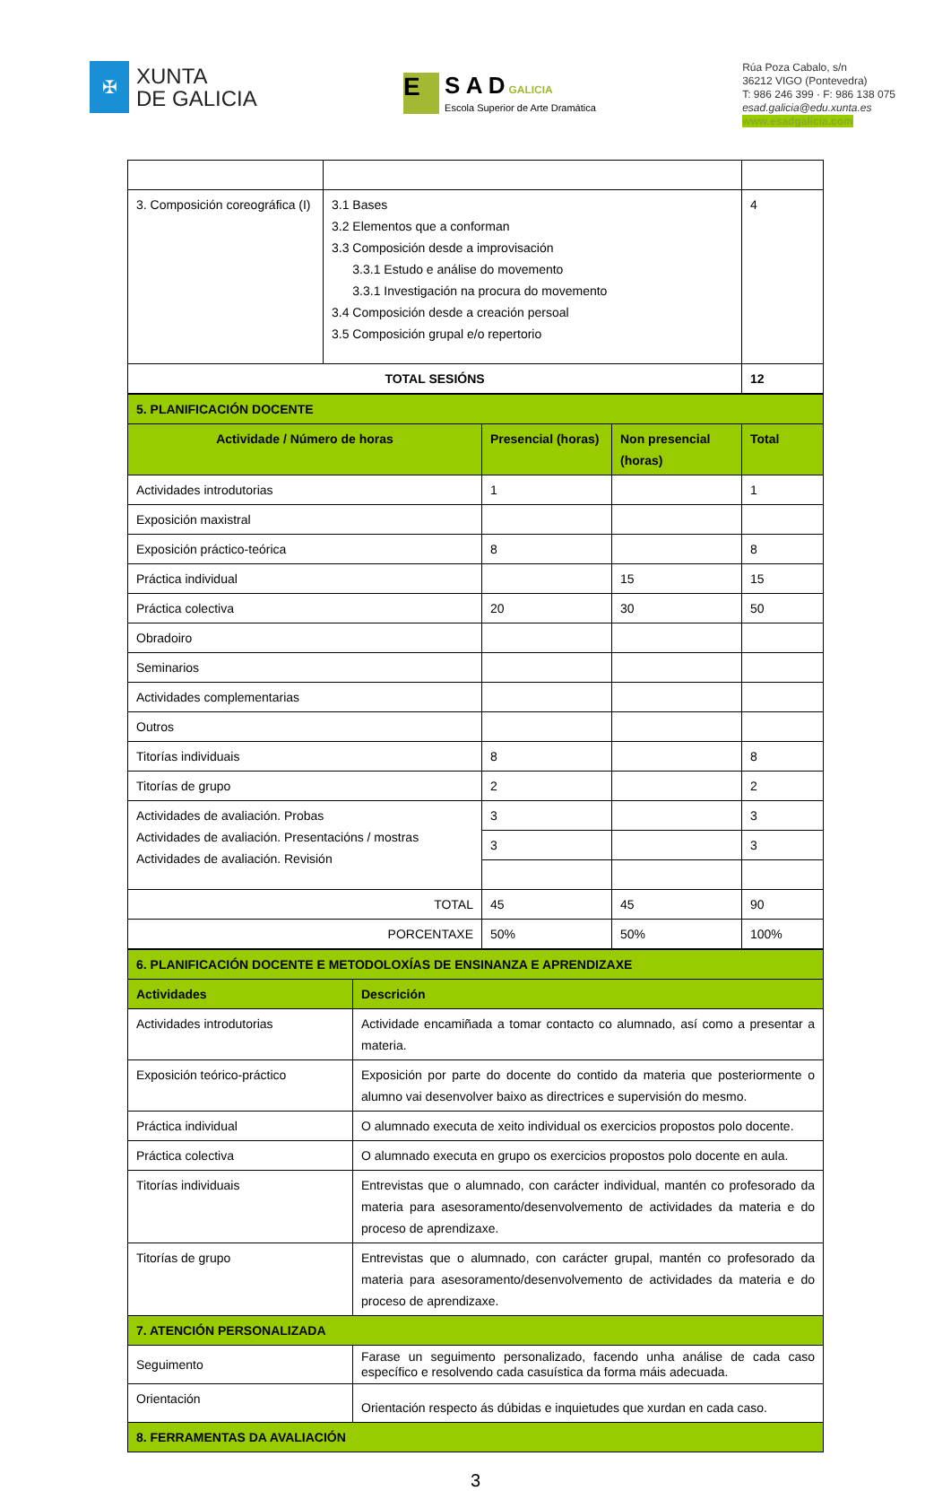✠
XUNTA
DE GALICIA
E
S A D GALICIA
Escola Superior de Arte Dramática
Rúa Poza Cabalo, s/n
36212 VIGO (Pontevedra)
T: 986 246 399 · F: 986 138 075
esad.galicia@edu.xunta.es
www.esadgalicia.com
| 3. Composición coreográfica (I) | 3.1 Bases 3.2 Elementos que a conforman 3.3 Composición desde a improvisación 3.3.1 Estudo e análise do movemento 3.3.1 Investigación na procura do movemento 3.4 Composición desde a creación persoal 3.5 Composición grupal e/o repertorio | 4 |
| TOTAL SESIÓNS | | 12 |
| 5. PLANIFICACIÓN DOCENTE | | | |
| Actividade / Número de horas | Presencial (horas) | Non presencial (horas) | Total |
| Actividades introdutorias | 1 | | 1 |
| Exposición maxistral | | | |
| Exposición práctico-teórica | 8 | | 8 |
| Práctica individual | | 15 | 15 |
| Práctica colectiva | 20 | 30 | 50 |
| Obradoiro | | | |
| Seminarios | | | |
| Actividades complementarias | | | |
| Outros | | | |
| Titorías individuais | 8 | | 8 |
| Titorías de grupo | 2 | | 2 |
| Actividades de avaliación. Probas Actividades de avaliación. Presentacións / mostras Actividades de avaliación. Revisión | 3 | | 3 |
| | 3 | | 3 |
| TOTAL | 45 | 45 | 90 |
| PORCENTAXE | 50% | 50% | 100% |
| 6. PLANIFICACIÓN DOCENTE E METODOLOXÍAS DE ENSINANZA E APRENDIZAXE | |
| Actividades | Descrición |
| Actividades introdutorias | Actividade encamiñada a tomar contacto co alumnado, así como a presentar a materia. |
| Exposición teórico-práctico | Exposición por parte do docente do contido da materia que posteriormente o alumno vai desenvolver baixo as directrices e supervisión do mesmo. |
| Práctica individual | O alumnado executa de xeito individual os exercicios propostos polo docente. |
| Práctica colectiva | O alumnado executa en grupo os exercicios propostos polo docente en aula. |
| Titorías individuais | Entrevistas que o alumnado, con carácter individual, mantén co profesorado da materia para asesoramento/desenvolvemento de actividades da materia e do proceso de aprendizaxe. |
| Titorías de grupo | Entrevistas que o alumnado, con carácter grupal, mantén co profesorado da materia para asesoramento/desenvolvemento de actividades da materia e do proceso de aprendizaxe. |
| 7. ATENCIÓN PERSONALIZADA | |
| Seguimento | Farase un seguimento personalizado, facendo unha análise de cada caso específico e resolvendo cada casuística da forma máis adecuada. |
| Orientación | Orientación respecto ás dúbidas e inquietudes que xurdan en cada caso. |
| 8. FERRAMENTAS DA AVALIACIÓN | |
3